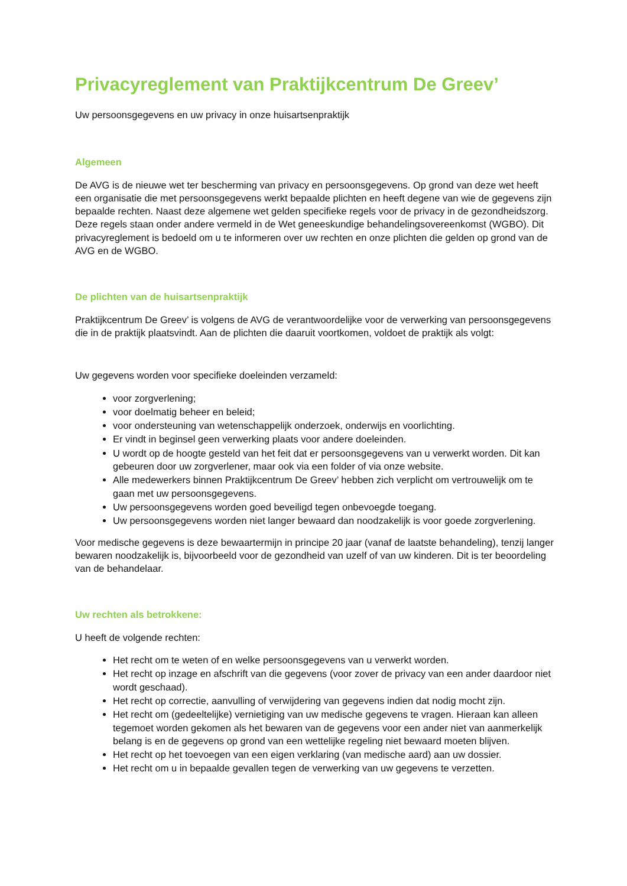Privacyreglement van Praktijkcentrum De Greev’
Uw persoonsgegevens en uw privacy in onze huisartsenpraktijk
Algemeen
De AVG is de nieuwe wet ter bescherming van privacy en persoonsgegevens. Op grond van deze wet heeft een organisatie die met persoonsgegevens werkt bepaalde plichten en heeft degene van wie de gegevens zijn bepaalde rechten. Naast deze algemene wet gelden specifieke regels voor de privacy in de gezondheidszorg. Deze regels staan onder andere vermeld in de Wet geneeskundige behandelingsovereenkomst (WGBO). Dit privacyreglement is bedoeld om u te informeren over uw rechten en onze plichten die gelden op grond van de AVG en de WGBO.
De plichten van de huisartsenpraktijk
Praktijkcentrum De Greev’ is volgens de AVG de verantwoordelijke voor de verwerking van persoonsgegevens die in de praktijk plaatsvindt. Aan de plichten die daaruit voortkomen, voldoet de praktijk als volgt:
Uw gegevens worden voor specifieke doeleinden verzameld:
voor zorgverlening;
voor doelmatig beheer en beleid;
voor ondersteuning van wetenschappelijk onderzoek, onderwijs en voorlichting.
Er vindt in beginsel geen verwerking plaats voor andere doeleinden.
U wordt op de hoogte gesteld van het feit dat er persoonsgegevens van u verwerkt worden. Dit kan gebeuren door uw zorgverlener, maar ook via een folder of via onze website.
Alle medewerkers binnen Praktijkcentrum De Greev’ hebben zich verplicht om vertrouwelijk om te gaan met uw persoonsgegevens.
Uw persoonsgegevens worden goed beveiligd tegen onbevoegde toegang.
Uw persoonsgegevens worden niet langer bewaard dan noodzakelijk is voor goede zorgverlening.
Voor medische gegevens is deze bewaartermijn in principe 20 jaar (vanaf de laatste behandeling), tenzij langer bewaren noodzakelijk is, bijvoorbeeld voor de gezondheid van uzelf of van uw kinderen. Dit is ter beoordeling van de behandelaar.
Uw rechten als betrokkene:
U heeft de volgende rechten:
Het recht om te weten of en welke persoonsgegevens van u verwerkt worden.
Het recht op inzage en afschrift van die gegevens (voor zover de privacy van een ander daardoor niet wordt geschaad).
Het recht op correctie, aanvulling of verwijdering van gegevens indien dat nodig mocht zijn.
Het recht om (gedeeltelijke) vernietiging van uw medische gegevens te vragen. Hieraan kan alleen tegemoet worden gekomen als het bewaren van de gegevens voor een ander niet van aanmerkelijk belang is en de gegevens op grond van een wettelijke regeling niet bewaard moeten blijven.
Het recht op het toevoegen van een eigen verklaring (van medische aard) aan uw dossier.
Het recht om u in bepaalde gevallen tegen de verwerking van uw gegevens te verzetten.